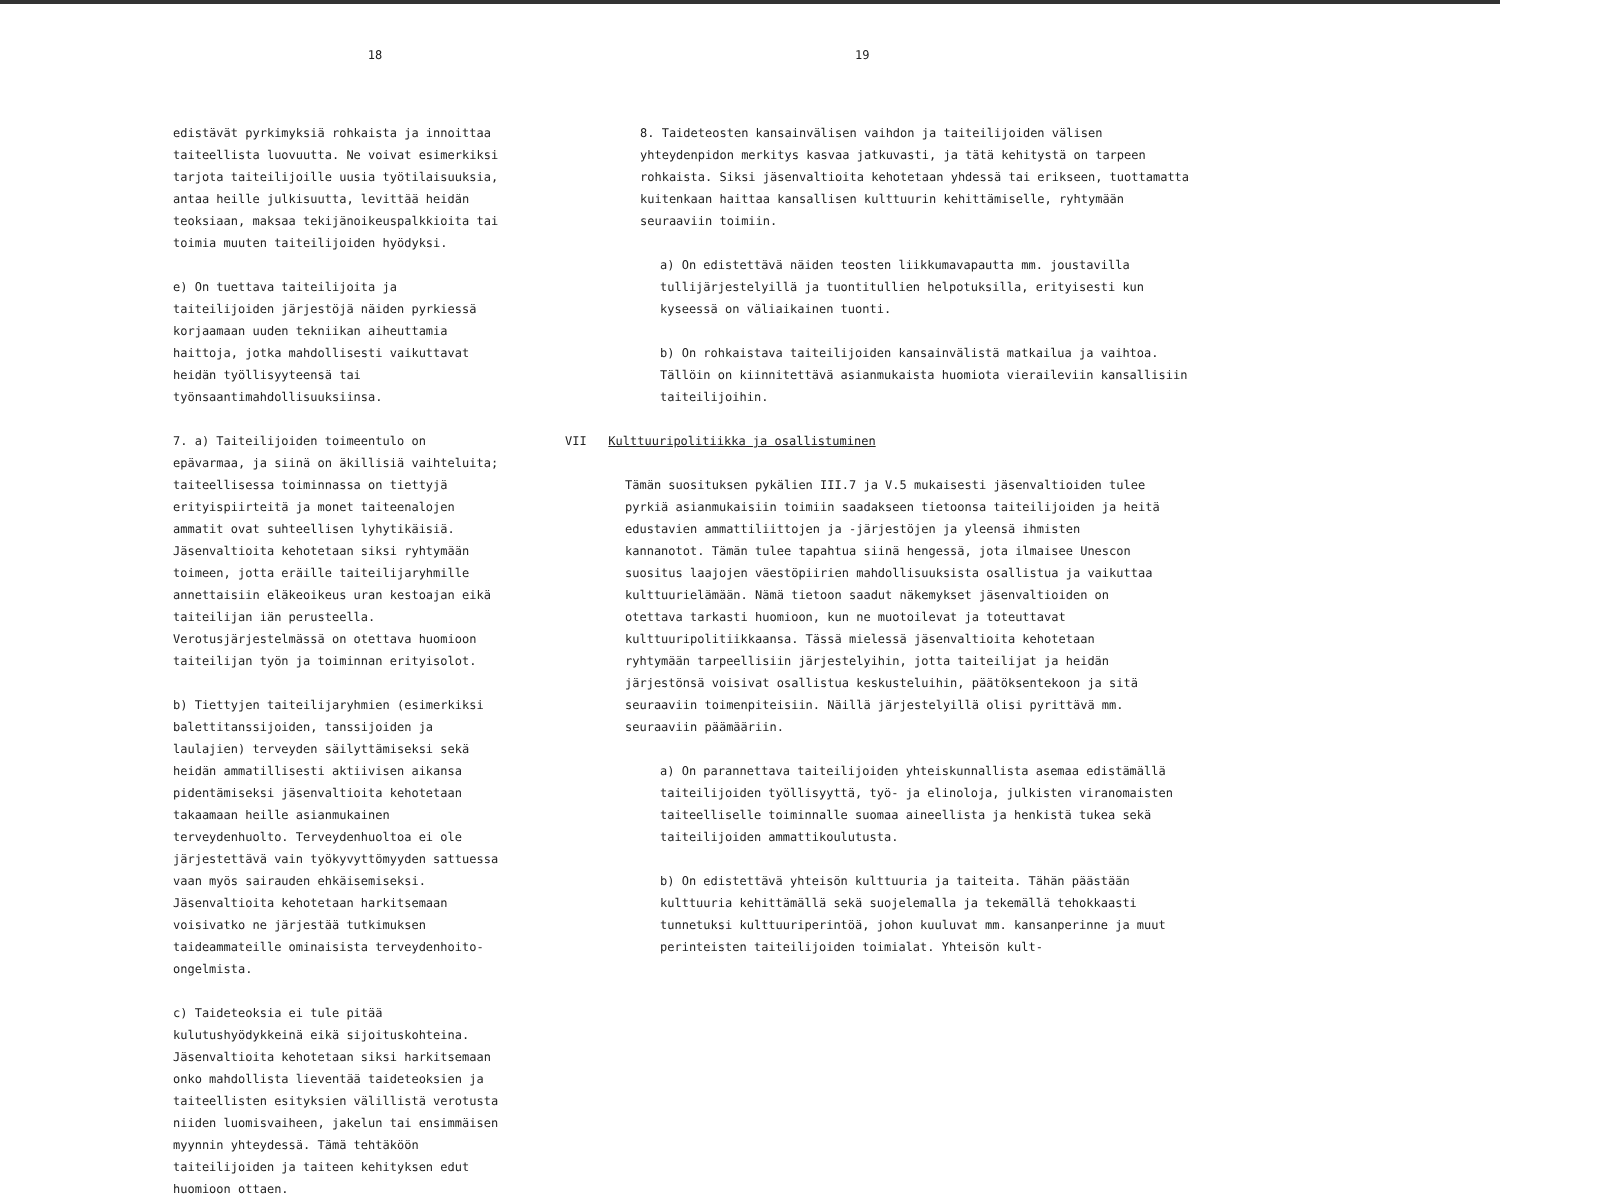18
edistävät pyrkimyksiä rohkaista ja innoittaa taiteellista luovuutta. Ne voivat esimerkiksi tarjota taiteilijoille uusia työtilaisuuksia, antaa heille julkisuutta, levittää heidän teoksiaan, maksaa tekijänoikeuspalkkioita tai toimia muuten taiteilijoiden hyödyksi.
e) On tuettava taiteilijoita ja taiteilijoiden järjestöjä näiden pyrkiessä korjaamaan uuden tekniikan aiheuttamia haittoja, jotka mahdollisesti vaikuttavat heidän työllisyyteensä tai työnsaantimahdollisuuksiinsa.
7. a) Taiteilijoiden toimeentulo on epävarmaa, ja siinä on äkillisiä vaihteluita; taiteellisessa toiminnassa on tiettyjä erityispiirteitä ja monet taiteenalojen ammatit ovat suhteellisen lyhytikäisiä. Jäsenvaltioita kehotetaan siksi ryhtymään toimeen, jotta eräille taiteilijaryhmille annettaisiin eläkeoikeus uran kestoajan eikä taiteilijan iän perusteella. Verotusjärjestelmässä on otettava huomioon taiteilijan työn ja toiminnan erityisolot.
b) Tiettyjen taiteilijaryhmien (esimerkiksi balettitanssijoiden, tanssijoiden ja laulajien) terveyden säilyttämiseksi sekä heidän ammatillisesti aktiivisen aikansa pidentämiseksi jäsenvaltioita kehotetaan takaamaan heille asianmukainen terveydenhuolto. Terveydenhuoltoa ei ole järjestettävä vain työkyvyttömyyden sattuessa vaan myös sairauden ehkäisemiseksi. Jäsenvaltioita kehotetaan harkitsemaan voisivatko ne järjestää tutkimuksen taideammateille ominaisista terveydenhoito-ongelmista.
c) Taideteoksia ei tule pitää kulutushyödykkeinä eikä sijoituskohteina. Jäsenvaltioita kehotetaan siksi harkitsemaan onko mahdollista lieventää taideteoksien ja taiteellisten esityksien välillistä verotusta niiden luomisvaiheen, jakelun tai ensimmäisen myynnin yhteydessä. Tämä tehtäköön taiteilijoiden ja taiteen kehityksen edut huomioon ottaen.
19
8. Taideteosten kansainvälisen vaihdon ja taiteilijoiden välisen yhteydenpidon merkitys kasvaa jatkuvasti, ja tätä kehitystä on tarpeen rohkaista. Siksi jäsenvaltioita kehotetaan yhdessä tai erikseen, tuottamatta kuitenkaan haittaa kansallisen kulttuurin kehittämiselle, ryhtymään seuraaviin toimiin.
a) On edistettävä näiden teosten liikkumavapautta mm. joustavilla tullijärjestelyillä ja tuontitullien helpotuksilla, erityisesti kun kyseessä on väliaikainen tuonti.
b) On rohkaistava taiteilijoiden kansainvälistä matkailua ja vaihtoa. Tällöin on kiinnitettävä asianmukaista huomiota vieraileviin kansallisiin taiteilijoihin.
VII Kulttuuripolitiikka ja osallistuminen
Tämän suosituksen pykälien III.7 ja V.5 mukaisesti jäsenvaltioiden tulee pyrkiä asianmukaisiin toimiin saadakseen tietoonsa taiteilijoiden ja heitä edustavien ammattiliittojen ja -järjestöjen ja yleensä ihmisten kannanotot. Tämän tulee tapahtua siinä hengessä, jota ilmaisee Unescon suositus laajojen väestöpiirien mahdollisuuksista osallistua ja vaikuttaa kulttuurielämään. Nämä tietoon saadut näkemykset jäsenvaltioiden on otettava tarkasti huomioon, kun ne muotoilevat ja toteuttavat kulttuuripolitiikkaansa. Tässä mielessä jäsenvaltioita kehotetaan ryhtymään tarpeellisiin järjestelyihin, jotta taiteilijat ja heidän järjestönsä voisivat osallistua keskusteluihin, päätöksentekoon ja sitä seuraaviin toimenpiteisiin. Näillä järjestelyillä olisi pyrittävä mm. seuraaviin päämääriin.
a) On parannettava taiteilijoiden yhteiskunnallista asemaa edistämällä taiteilijoiden työllisyyttä, työ- ja elinoloja, julkisten viranomaisten taiteelliselle toiminnalle suomaa aineellista ja henkistä tukea sekä taiteilijoiden ammattikoulutusta.
b) On edistettävä yhteisön kulttuuria ja taiteita. Tähän päästään kulttuuria kehittämällä sekä suojelemalla ja tekemällä tehokkaasti tunnetuksi kulttuuriperintöä, johon kuuluvat mm. kansanperinne ja muut perinteisten taiteilijoiden toimialat. Yhteisön kult-